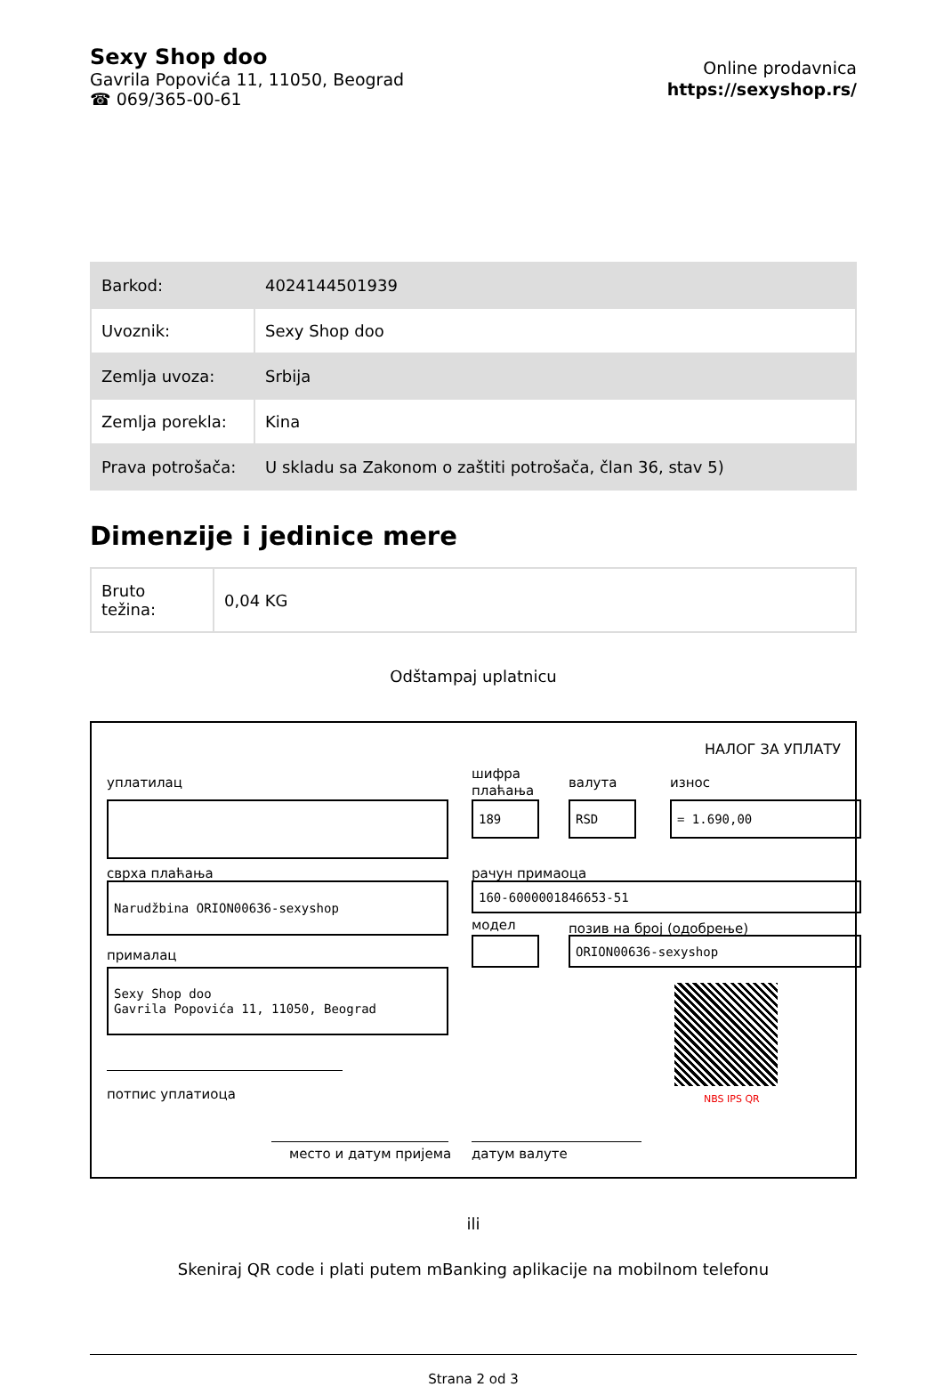Sexy Shop doo
Gavrila Popovića 11, 11050, Beograd
☎ 069/365-00-61
Online prodavnica
https://sexyshop.rs/
| Barkod: | 4024144501939 |
| Uvoznik: | Sexy Shop doo |
| Zemlja uvoza: | Srbija |
| Zemlja porekla: | Kina |
| Prava potrošača: | U skladu sa Zakonom o zaštiti potrošača, član 36, stav 5) |
Dimenzije i jedinice mere
| Bruto težina: | 0,04 KG |
Odštampaj uplatnicu
НАЛОГ ЗА УПЛАТУ
уплатилац
шифра
плаћања
валута износ
189 RSD = 1.690,00
сврха плаћања
Narudžbina ORION00636-sexyshop
рачун примаоца
160-6000001846653-51
модел позив на број (одобрење)
ORION00636-sexyshop
прималац
Sexy Shop doo
Gavrila Popovića 11, 11050, Beograd
NBS IPS QR
потпис уплатиоца
место и датум пријема датум валуте
ili
Skeniraj QR code i plati putem mBanking aplikacije na mobilnom telefonu
Strana 2 od 3